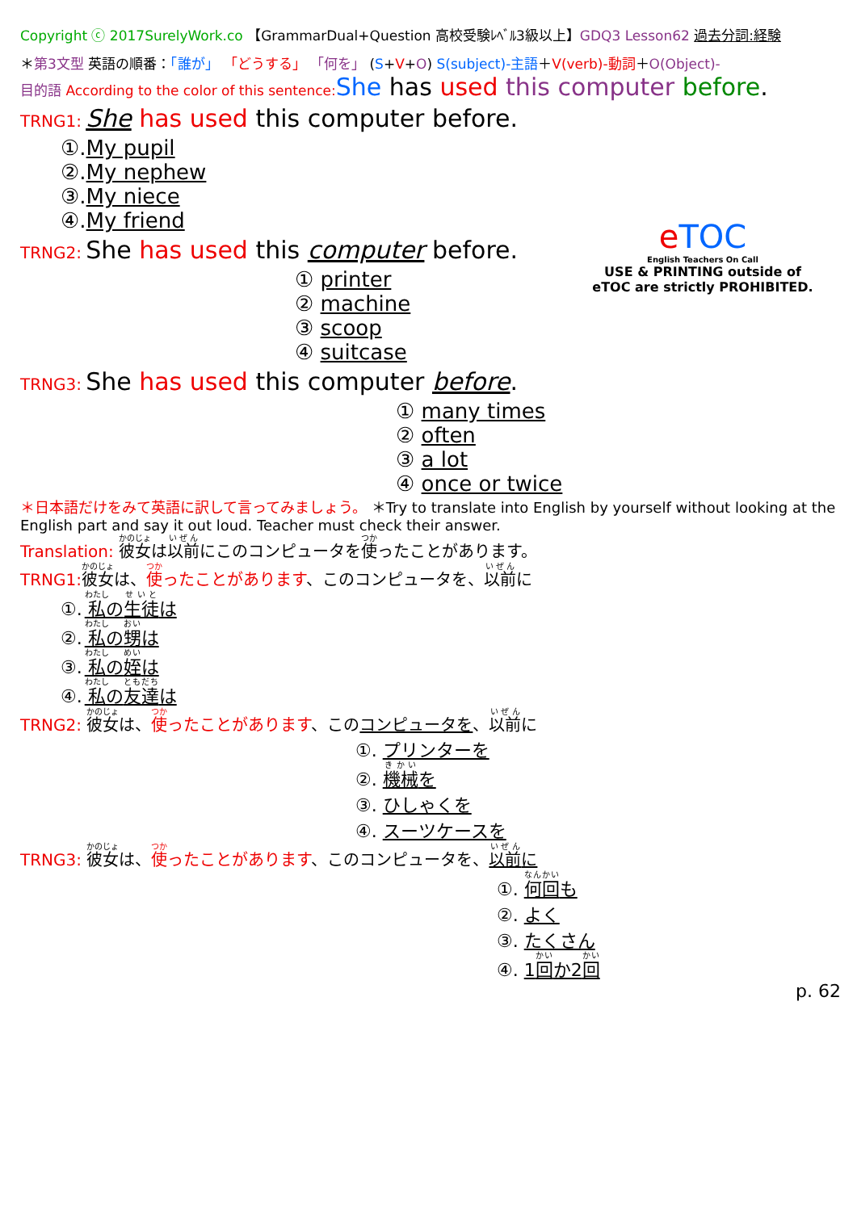Copyright ⓒ 2017SurelyWork.co 【GrammarDual+Question 高校受験ﾚﾍﾞﾙ3級以上】GDQ3 Lesson62 過去分詞:経験
＊第3文型 英語の順番：「誰が」 「どうする」 「何を」 (S+V+O) S(subject)-主語＋V(verb)-動詞＋O(Object)-
目的語 According to the color of this sentence: She has used this computer before.
TRNG1: She has used this computer before.
①.My pupil
②.My nephew
③.My niece
④.My friend
TRNG2: She has used this computer before.
① printer
② machine
③ scoop
④ suitcase
TRNG3: She has used this computer before.
① many times
② often
③ a lot
④ once or twice
＊日本語だけをみて英語に訳して言ってみましょう。 ＊Try to translate into English by yourself without looking at the English part and say it out loud. Teacher must check their answer.
Translation: 彼女は以前にこのコンピュータを使ったことがあります。
TRNG1: 彼女は、使ったことがあります、このコンピュータを、以前に
①. 私の生徒は
②. 私の甥は
③. 私の姪は
④. 私の友達は
TRNG2: 彼女は、使ったことがあります、このコンピュータを、以前に
①. プリンターを
②. 機械を
③. ひしゃくを
④. スーツケースを
TRNG3: 彼女は、使ったことがあります、このコンピュータを、以前に
①. 何回も
②. よく
③. たくさん
④. 1回か2回
p. 62
eTOC
English Teachers On Call
USE & PRINTING outside of eTOC are strictly PROHIBITED.